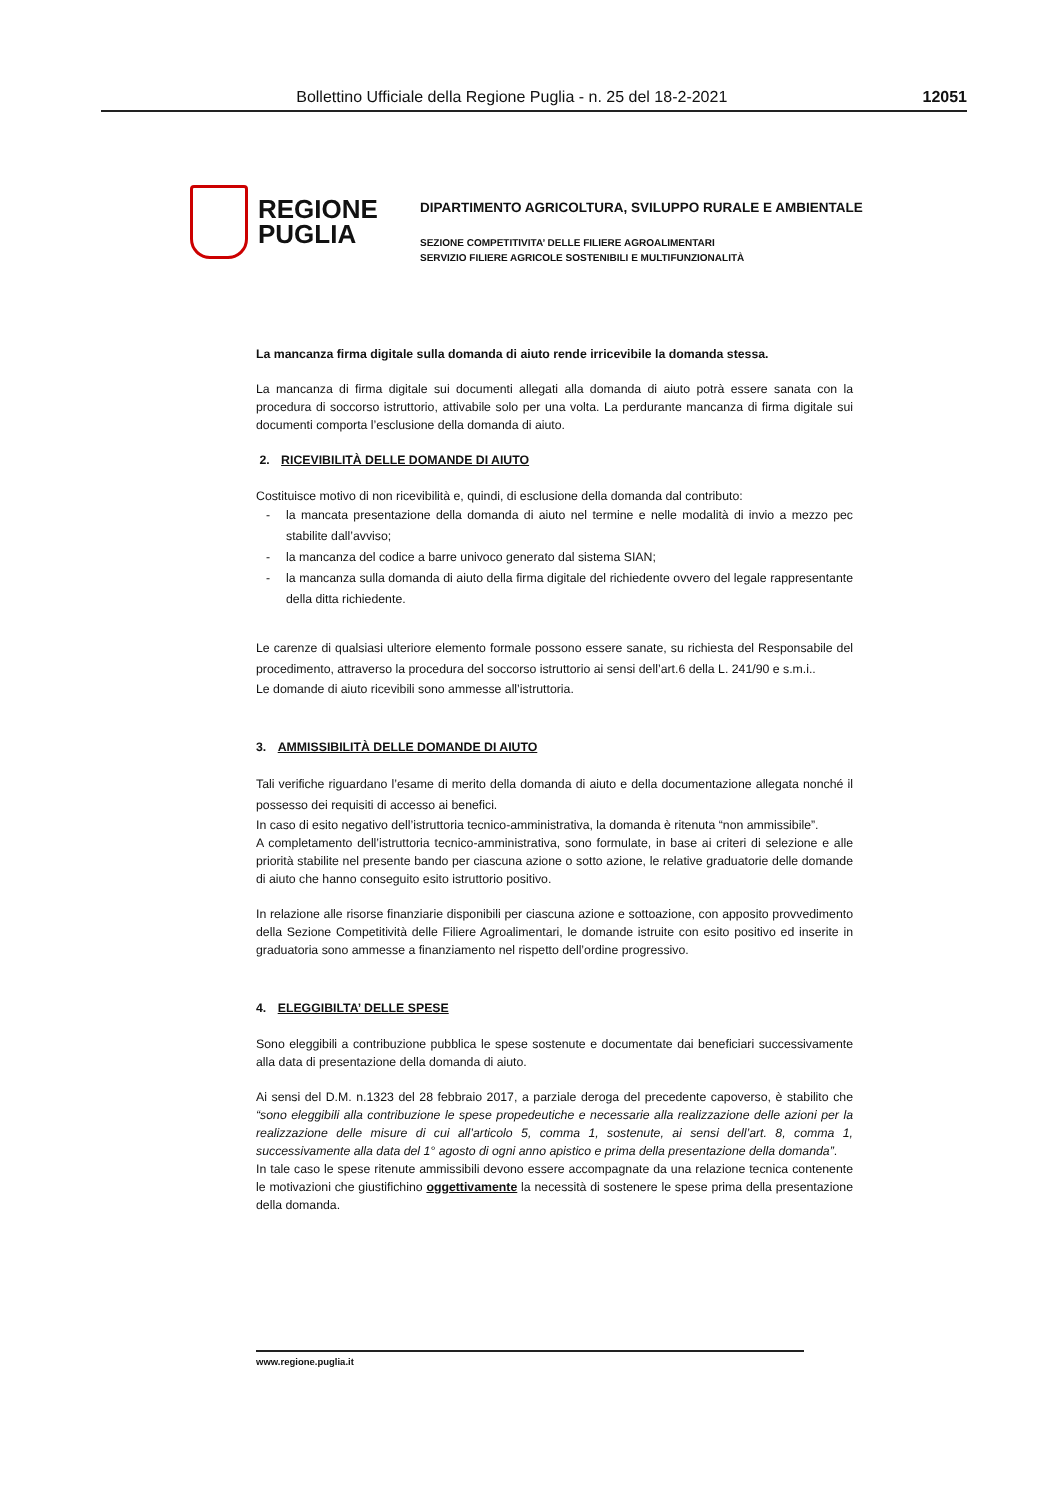Bollettino Ufficiale della Regione Puglia - n. 25 del 18-2-2021 12051
REGIONE
PUGLIA
DIPARTIMENTO AGRICOLTURA, SVILUPPO RURALE E AMBIENTALE
SEZIONE COMPETITIVITA’ DELLE FILIERE AGROALIMENTARI
SERVIZIO FILIERE AGRICOLE SOSTENIBILI E MULTIFUNZIONALITÀ
La mancanza firma digitale sulla domanda di aiuto rende irricevibile la domanda stessa.
La mancanza di firma digitale sui documenti allegati alla domanda di aiuto potrà essere sanata con la procedura di soccorso istruttorio, attivabile solo per una volta. La perdurante mancanza di firma digitale sui documenti comporta l’esclusione della domanda di aiuto.
2. RICEVIBILITÀ DELLE DOMANDE DI AIUTO
Costituisce motivo di non ricevibilità e, quindi, di esclusione della domanda dal contributo:
- la mancata presentazione della domanda di aiuto nel termine e nelle modalità di invio a mezzo pec stabilite dall’avviso;
- la mancanza del codice a barre univoco generato dal sistema SIAN;
- la mancanza sulla domanda di aiuto della firma digitale del richiedente ovvero del legale rappresentante della ditta richiedente.
Le carenze di qualsiasi ulteriore elemento formale possono essere sanate, su richiesta del Responsabile del procedimento, attraverso la procedura del soccorso istruttorio ai sensi dell’art.6 della L. 241/90 e s.m.i..
Le domande di aiuto ricevibili sono ammesse all’istruttoria.
3. AMMISSIBILITÀ DELLE DOMANDE DI AIUTO
Tali verifiche riguardano l’esame di merito della domanda di aiuto e della documentazione allegata nonché il possesso dei requisiti di accesso ai benefici.
In caso di esito negativo dell’istruttoria tecnico-amministrativa, la domanda è ritenuta “non ammissibile”.
A completamento dell’istruttoria tecnico-amministrativa, sono formulate, in base ai criteri di selezione e alle priorità stabilite nel presente bando per ciascuna azione o sotto azione, le relative graduatorie delle domande di aiuto che hanno conseguito esito istruttorio positivo.
In relazione alle risorse finanziarie disponibili per ciascuna azione e sottoazione, con apposito provvedimento della Sezione Competitività delle Filiere Agroalimentari, le domande istruite con esito positivo ed inserite in graduatoria sono ammesse a finanziamento nel rispetto dell’ordine progressivo.
4. ELEGGIBILTA’ DELLE SPESE
Sono eleggibili a contribuzione pubblica le spese sostenute e documentate dai beneficiari successivamente alla data di presentazione della domanda di aiuto.
Ai sensi del D.M. n.1323 del 28 febbraio 2017, a parziale deroga del precedente capoverso, è stabilito che “sono eleggibili alla contribuzione le spese propedeutiche e necessarie alla realizzazione delle azioni per la realizzazione delle misure di cui all’articolo 5, comma 1, sostenute, ai sensi dell’art. 8, comma 1, successivamente alla data del 1° agosto di ogni anno apistico e prima della presentazione della domanda”.
In tale caso le spese ritenute ammissibili devono essere accompagnate da una relazione tecnica contenente le motivazioni che giustifichino oggettivamente la necessità di sostenere le spese prima della presentazione della domanda.
www.regione.puglia.it